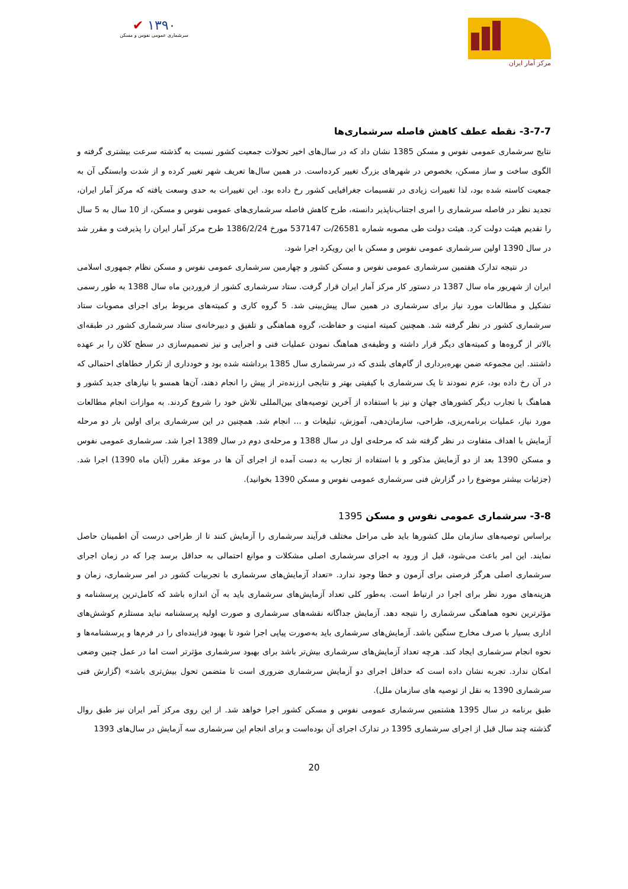✔ ۱۳۹۰
سرشماری عمومی نفوس و مسکن
مرکز آمار ایران
3-7-7- نقطه عطف کاهش فاصله سرشماری‌ها
نتایج سرشماری عمومی نفوس و مسکن 1385 نشان داد که در سال‌های اخیر تحولات جمعیت کشور نسبت به گذشته سرعت بیشتری گرفته و الگوی ساخت و ساز مسکن، بخصوص در شهرهای بزرگ تغییر کرده‌است. در همین سال‌ها تعریف شهر تغییر کرده و از شدت وابستگی آن به جمعیت کاسته شده بود، لذا تغییرات زیادی در تقسیمات جغرافیایی کشور رخ داده بود. این تغییرات به حدی وسعت یافته که مرکز آمار ایران، تجدید نظر در فاصله سرشماری را امری اجتناب‌ناپذیر دانسته، طرح کاهش فاصله سرشماری‌های عمومی نفوس و مسکن، از 10 سال به 5 سال را تقدیم هیئت دولت کرد. هیئت دولت طی مصوبه شماره 26581/ت 537147 مورخ 1386/2/24 طرح مرکز آمار ایران را پذیرفت و مقرر شد در سال 1390 اولین سرشماری عمومی نفوس و مسکن با این رویکرد اجرا شود.
در نتیجه تدارک هفتمین سرشماری عمومی نفوس و مسکن کشور و چهارمین سرشماری عمومی نفوس و مسکن نظام جمهوری اسلامی ایران از شهریور ماه سال 1387 در دستور کار مرکز آمار ایران قرار گرفت. ستاد سرشماری کشور از فروردین ماه سال 1388 به طور رسمی تشکیل و مطالعات مورد نیاز برای سرشماری در همین سال پیش‌بینی شد. 5 گروه کاری و کمیته‌های مربوط برای اجرای مصوبات ستاد سرشماری کشور در نظر گرفته شد. همچنین کمیته امنیت و حفاظت، گروه هماهنگی و تلفیق و دبیرخانه‌ی ستاد سرشماری کشور در طبقه‌ای بالاتر از گروه‌ها و کمیته‌های دیگر قرار داشته و وظیفه‌ی هماهنگ نمودن عملیات فنی و اجرایی و نیز تصمیم‌سازی در سطح کلان را بر عهده داشتند. این مجموعه ضمن بهره‌برداری از گام‌های بلندی که در سرشماری سال 1385 برداشته شده بود و خودداری از تکرار خطاهای احتمالی که در آن رخ داده بود، عزم نمودند تا یک سرشماری با کیفیتی بهتر و نتایجی ارزنده‌تر از پیش را انجام دهند، آن‌ها همسو با نیازهای جدید کشور و هماهنگ با تجارب دیگر کشورهای جهان و نیز با استفاده از آخرین توصیه‌های بین‌المللی تلاش خود را شروع کردند. به موازات انجام مطالعات مورد نیاز، عملیات برنامه‌ریزی، طراحی، سازمان‌دهی، آموزش، تبلیغات و ... انجام شد. همچنین در این سرشماری برای اولین بار دو مرحله آزمایش با اهداف متفاوت در نظر گرفته شد که مرحله‌ی اول در سال 1388 و مرحله‌ی دوم در سال 1389 اجرا شد. سرشماری عمومی نفوس و مسکن 1390 بعد از دو آزمایش مذکور و با استفاده از تجارب به دست آمده از اجرای آن ها در موعد مقرر (آبان ماه 1390) اجرا شد. (جزئیات بیشتر موضوع را در گزارش فنی سرشماری عمومی نفوس و مسکن 1390 بخوانید).
3-8- سرشماری عمومی نفوس و مسکن 1395
براساس توصیه‌های سازمان ملل کشورها باید طی مراحل مختلف فرآیند سرشماری را آزمایش کنند تا از طراحی درست آن اطمینان حاصل نمایند. این امر باعث می‌شود، قبل از ورود به اجرای سرشماری اصلی مشکلات و موانع احتمالی به حداقل برسد چرا که در زمان اجرای سرشماری اصلی هرگز فرصتی برای آزمون و خطا وجود ندارد. «تعداد آزمایش‌های سرشماری با تجربیات کشور در امر سرشماری، زمان و هزینه‌های مورد نظر برای اجرا در ارتباط است. به‌طور کلی تعداد آزمایش‌های سرشماری باید به آن اندازه باشد که کامل‌ترین پرسشنامه و مؤثرترین نحوه هماهنگی سرشماری را نتیجه دهد. آزمایش جداگانه نقشه‌های سرشماری و صورت اولیه پرسشنامه نباید مستلزم کوشش‌های اداری بسیار با صرف مخارج سنگین باشد. آزمایش‌های سرشماری باید به‌صورت پیاپی اجرا شود تا بهبود فزاینده‌ای را در فرم‌ها و پرسشنامه‌ها و نحوه انجام سرشماری ایجاد کند. هرچه تعداد آزمایش‌های سرشماری بیش‌تر باشد برای بهبود سرشماری مؤثرتر است اما در عمل چنین وضعی امکان ندارد. تجربه نشان داده است که حداقل اجرای دو آزمایش سرشماری ضروری است تا متضمن تحول بیش‌تری باشد» (گزارش فنی سرشماری 1390 به نقل از توصیه های سازمان ملل).
طبق برنامه در سال 1395 هشتمین سرشماری عمومی نفوس و مسکن کشور اجرا خواهد شد. از این روی مرکز آمر ایران نیز طبق روال گذشته چند سال قبل از اجرای سرشماری 1395 در تدارک اجرای آن بوده‌است و برای انجام این سرشماری سه آزمایش در سال‌های 1393
20